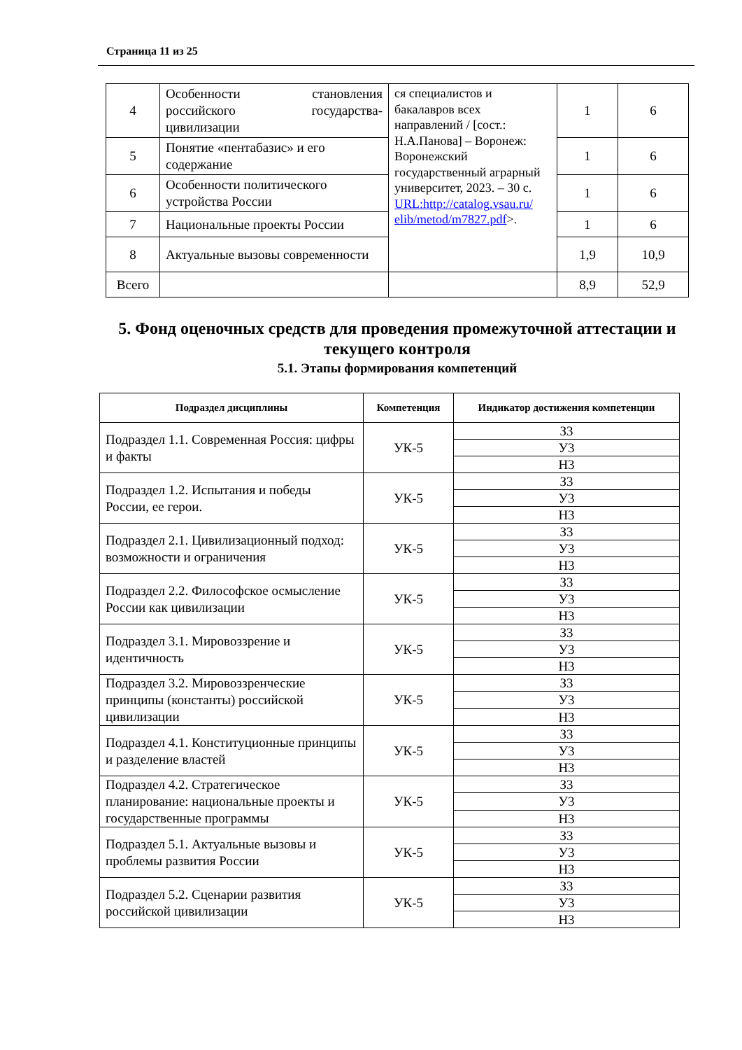Страница 11 из 25
| 4 | Особенности становления российского государства-цивилизации | ся специалистов и бакалавров всех направлений / [сост.: Н.А.Панова] – Воронеж: Воронежский государственный аграрный университет, 2023. – 30 с. URL:http://catalog.vsau.ru/ elib/metod/m7827.pdf >. | 1 | 6 |
| 5 | Понятие «пентабазис» и его содержание | | 1 | 6 |
| 6 | Особенности политического устройства России | | 1 | 6 |
| 7 | Национальные проекты России | | 1 | 6 |
| 8 | Актуальные вызовы современности | | 1,9 | 10,9 |
| Всего | | | 8,9 | 52,9 |
5. Фонд оценочных средств для проведения промежуточной аттестации и текущего контроля
5.1. Этапы формирования компетенций
| Подраздел дисциплины | Компетенция | Индикатор достижения компетенции |
| --- | --- | --- |
| Подраздел 1.1. Современная Россия: цифры и факты | УК-5 | З3 |
| | | У3 |
| | | Н3 |
| Подраздел 1.2. Испытания и победы России, ее герои. | УК-5 | З3 |
| | | У3 |
| | | Н3 |
| Подраздел 2.1. Цивилизационный подход: возможности и ограничения | УК-5 | З3 |
| | | У3 |
| | | Н3 |
| Подраздел 2.2. Философское осмысление России как цивилизации | УК-5 | З3 |
| | | У3 |
| | | Н3 |
| Подраздел 3.1. Мировоззрение и идентичность | УК-5 | З3 |
| | | У3 |
| | | Н3 |
| Подраздел 3.2. Мировоззренческие принципы (константы) российской цивилизации | УК-5 | З3 |
| | | У3 |
| | | Н3 |
| Подраздел 4.1. Конституционные принципы и разделение властей | УК-5 | З3 |
| | | У3 |
| | | Н3 |
| Подраздел 4.2. Стратегическое планирование: национальные проекты и государственные программы | УК-5 | З3 |
| | | У3 |
| | | Н3 |
| Подраздел 5.1. Актуальные вызовы и проблемы развития России | УК-5 | З3 |
| | | У3 |
| | | Н3 |
| Подраздел 5.2. Сценарии развития российской цивилизации | УК-5 | З3 |
| | | У3 |
| | | Н3 |